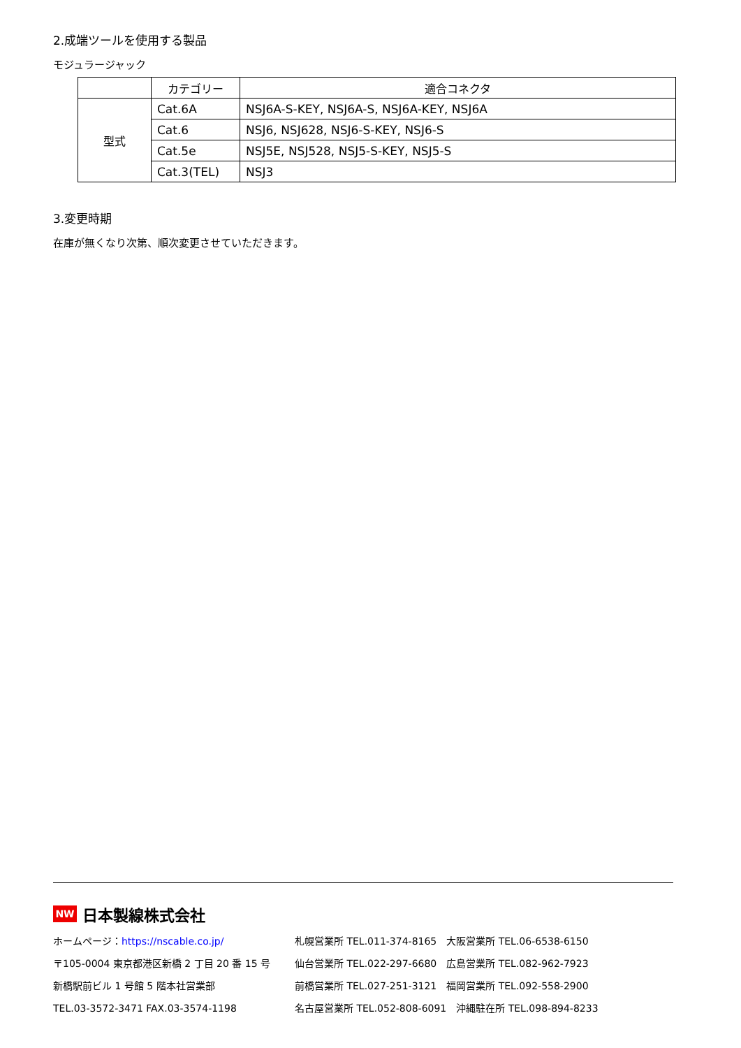2.成端ツールを使用する製品
モジュラージャック
| | カテゴリー | 適合コネクタ |
| --- | --- | --- |
| 型式 | Cat.6A | NSJ6A-S-KEY, NSJ6A-S, NSJ6A-KEY, NSJ6A |
| | Cat.6 | NSJ6, NSJ628, NSJ6-S-KEY, NSJ6-S |
| | Cat.5e | NSJ5E, NSJ528, NSJ5-S-KEY, NSJ5-S |
| | Cat.3(TEL) | NSJ3 |
3.変更時期
在庫が無くなり次第、順次変更させていただきます。
NW 日本製線株式会社
ホームページ：https://nscable.co.jp/
札幌営業所 TEL.011-374-8165　大阪営業所 TEL.06-6538-6150
〒105-0004 東京都港区新橋 2 丁目 20 番 15 号
仙台営業所 TEL.022-297-6680　広島営業所 TEL.082-962-7923
新橋駅前ビル 1 号館 5 階本社営業部
前橋営業所 TEL.027-251-3121　福岡営業所 TEL.092-558-2900
TEL.03-3572-3471 FAX.03-3574-1198
名古屋営業所 TEL.052-808-6091　沖縄駐在所 TEL.098-894-8233